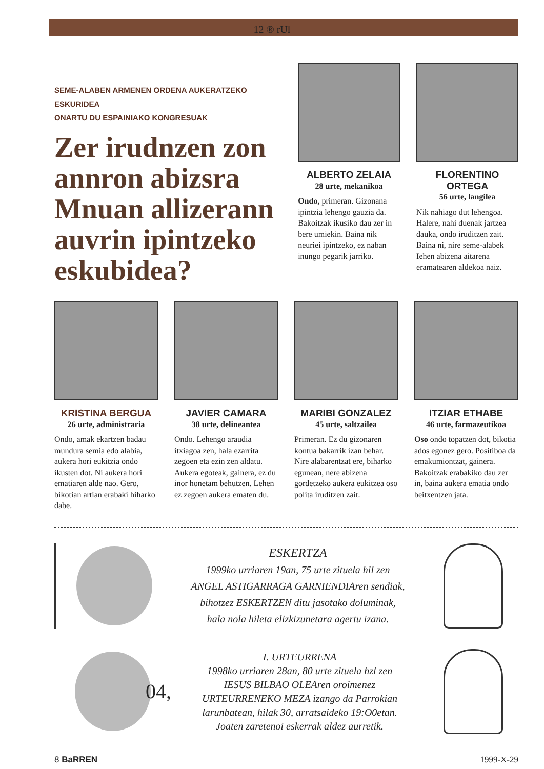12 ® rUl
SEME-ALABEN ARMENEN ORDENA AUKERATZEKO ESKURIDEA
ONARTU DU ESPAINIAKO KONGRESUAK
Zer irudnzen zon annron abizsra Mnuan allizerann auvrin ipintzeko eskubidea?
ALBERTO ZELAIA
28 urte, mekanikoa
Ondo, primeran. Gizonana ipintzia lehengo gauzia da. Bakoitzak ikusiko dau zer in bere umiekin. Baina nik neuriei ipintzeko, ez naban inungo pegarik jarriko.
FLORENTINO ORTEGA
56 urte, langilea
Nik nahiago dut lehengoa. Halere, nahi duenak jartzea dauka, ondo iruditzen zait. Baina ni, nire seme-alabek Iehen abizena aitarena eramatearen aldekoa naiz.
KRISTINA BERGUA
26 urte, administraria
Ondo, amak ekartzen badau mundura semia edo alabia, aukera hori eukitzia ondo ikusten dot. Ni aukera hori ematiaren alde nao. Gero, bikotian artian erabaki hiharko dabe.
JAVIER CAMARA
38 urte, delineantea
Ondo. Lehengo araudia itxiagoa zen, hala ezarrita zegoen eta ezin zen aldatu. Aukera egoteak, gainera, ez du inor honetam behutzen. Lehen ez zegoen aukera ematen du.
MARIBI GONZALEZ
45 urte, saltzailea
Primeran. Ez du gizonaren kontua bakarrik izan behar. Nire alabarentzat ere, biharko egunean, nere abizena gordetzeko aukera eukitzea oso polita iruditzen zait.
ITZIAR ETHABE
46 urte, farmazeutikoa
Oso ondo topatzen dot, bikotia ados egonez gero. Positiboa da emakumiontzat, gainera. Bakoitzak erabakiko dau zer in, baina aukera ematia ondo beitxentzen jata.
ESKERTZA
1999ko urriaren 19an, 75 urte zituela hil zen
ANGEL ASTIGARRAGA GARNIENDIAren sendiak,
bihotzez ESKERTZEN ditu jasotako doluminak,
hala nola hileta elizkizunetara agertu izana.
04,
I. URTEURRENA
1998ko urriaren 28an, 80 urte zituela hzl zen
IESUS BILBAO OLEAren oroimenez
URTEURRENEKO MEZA izango da Parrokian
larunbatean, hilak 30, arratsaideko 19:O0etan.
Joaten zaretenoi eskerrak aldez aurretik.
8 BaRREN 1999-X-29